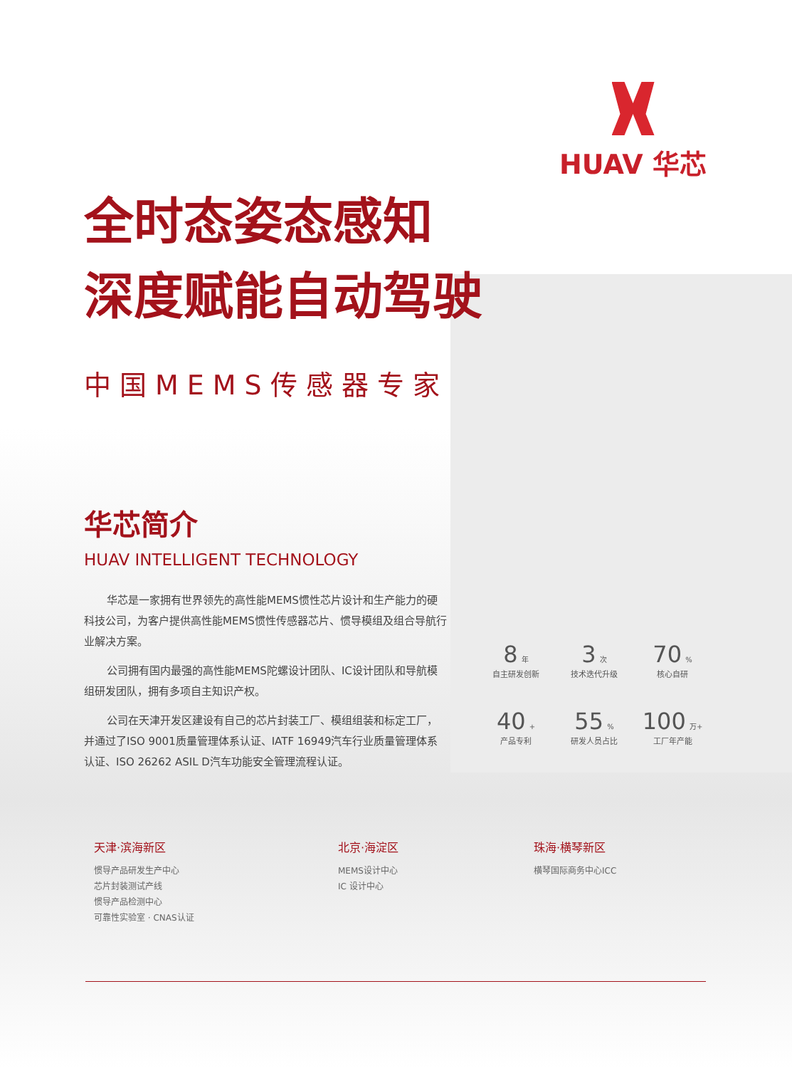HUAV 华芯
全时态姿态感知
深度赋能自动驾驶
中国MEMS传感器专家
华芯简介
HUAV INTELLIGENT TECHNOLOGY
华芯是一家拥有世界领先的高性能MEMS惯性芯片设计和生产能力的硬科技公司，为客户提供高性能MEMS惯性传感器芯片、惯导模组及组合导航行业解决方案。
公司拥有国内最强的高性能MEMS陀螺设计团队、IC设计团队和导航模组研发团队，拥有多项自主知识产权。
公司在天津开发区建设有自己的芯片封装工厂、模组组装和标定工厂，并通过了ISO 9001质量管理体系认证、IATF 16949汽车行业质量管理体系认证、ISO 26262 ASIL D汽车功能安全管理流程认证。
8 年
自主研发创新
3 次
技术迭代升级
70 %
核心自研
40 +
产品专利
55 %
研发人员占比
100 万+
工厂年产能
天津·滨海新区
惯导产品研发生产中心
芯片封装测试产线
惯导产品检测中心
可靠性实验室 · CNAS认证
北京·海淀区
MEMS设计中心
IC 设计中心
珠海·横琴新区
横琴国际商务中心ICC